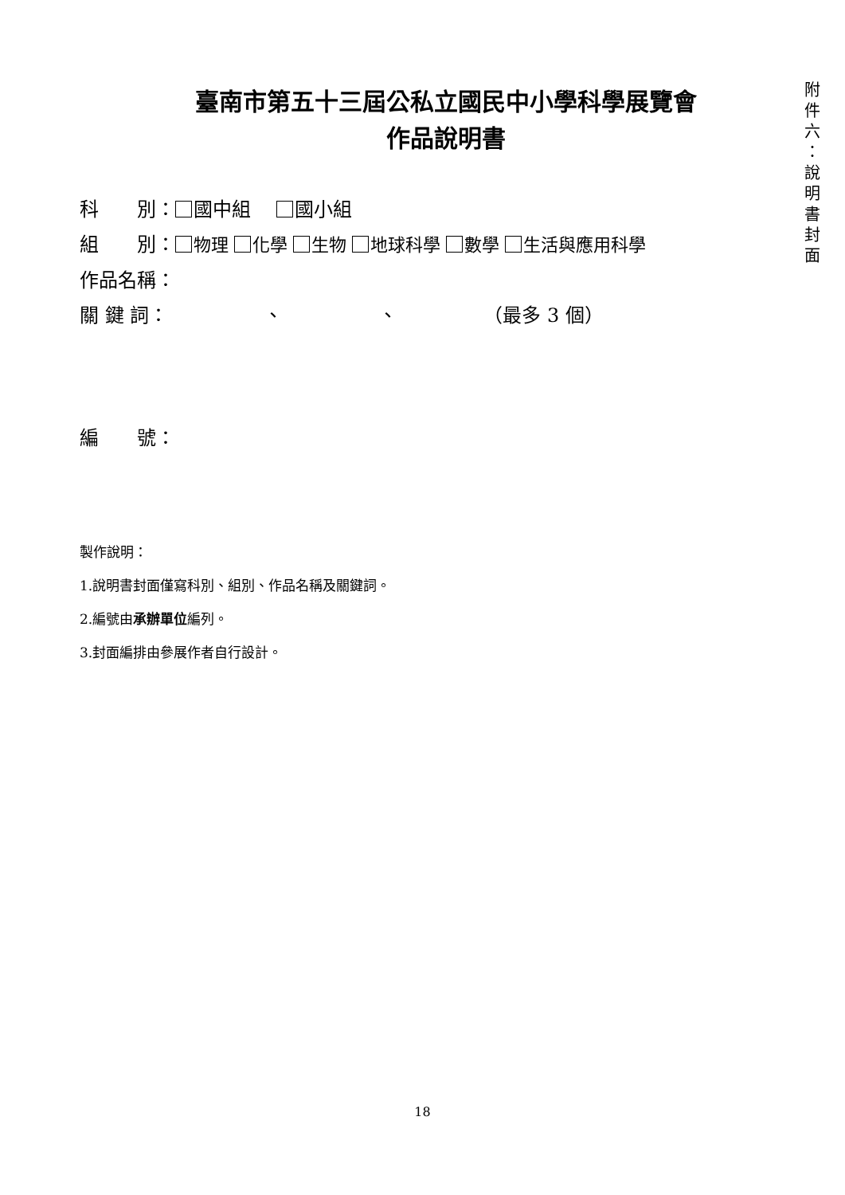臺南市第五十三屆公私立國民中小學科學展覽會
作品說明書
科　　別： 國中組　 國小組
組　　別： 物理 化學 生物 地球科學 數學 生活與應用科學
作品名稱：
關 鍵 詞：　　　　　、　　　　　、　　　　　（最多 3 個）
編　　號：
製作說明：
1.說明書封面僅寫科別、組別、作品名稱及關鍵詞。
2.編號由承辦單位編列。
3.封面編排由參展作者自行設計。
附
件
六
：
說
明
書
封
面
18